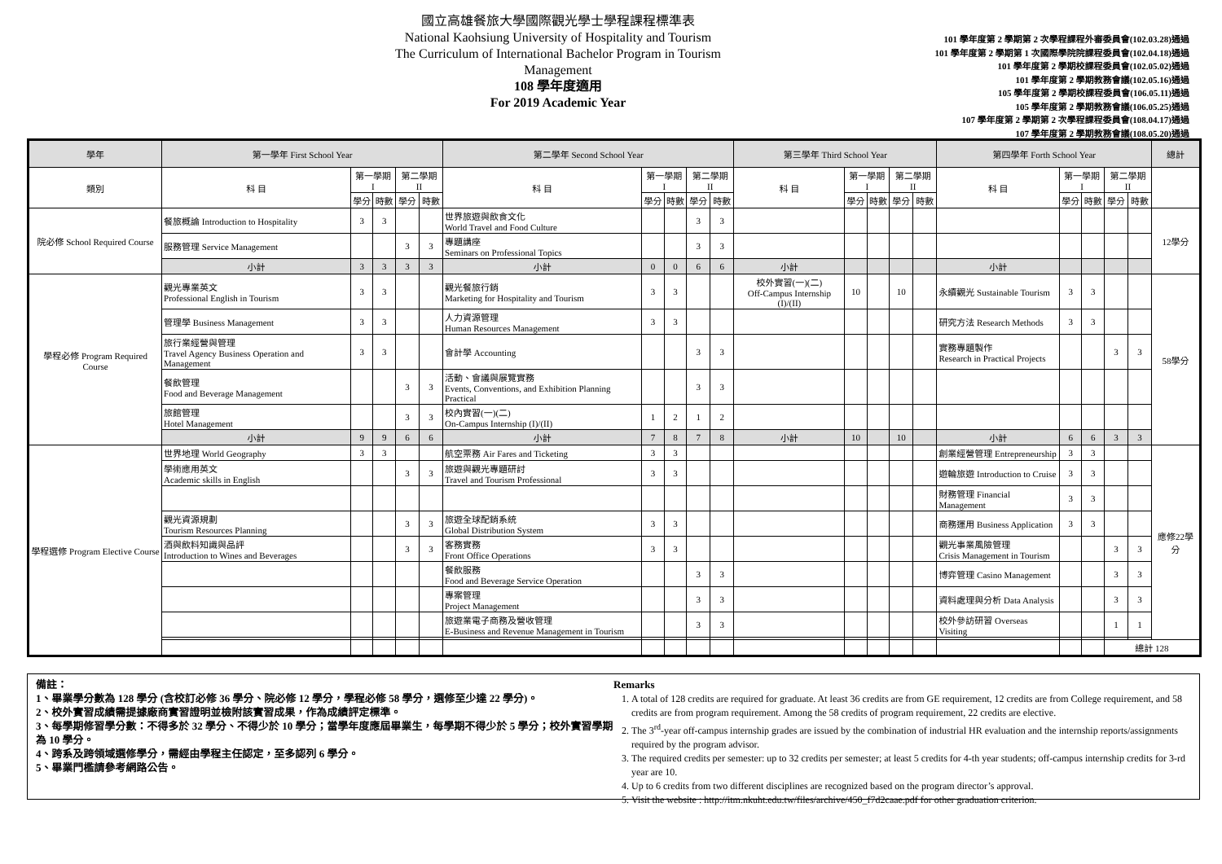國立高雄餐旅大學國際觀光學士學程課程標準表
National Kaohsiung University of Hospitality and Tourism
The Curriculum of International Bachelor Program in Tourism Management
108 學年度適用
For 2019 Academic Year
101 學年度第 2 學期第 2 次學程課程外審委員會(102.03.28)通過
101 學年度第 2 學期第 1 次國際學院院課程委員會(102.04.18)通過
101 學年度第 2 學期校課程委員會(102.05.02)通過
101 學年度第 2 學期教務會議(102.05.16)通過
105 學年度第 2 學期校課程委員會(106.05.11)通過
105 學年度第 2 學期教務會議(106.05.25)通過
107 學年度第 2 學期第 2 次學程課程委員會(108.04.17)通過
107 學年度第 2 學期教務會議(108.05.20)通過
| 學年 | 第一學年 First School Year | | | | | 第二學年 Second School Year | | | | | 第三學年 Third School Year | | | | | 第四學年 Forth School Year | | | | | 總計 |
| --- | --- | --- | --- | --- | --- | --- | --- | --- | --- | --- | --- | --- | --- | --- | --- | --- | --- | --- | --- | --- | --- |
| 類別 | 科 目 | 第一學期 I | | 第二學期 II | | 科 目 | 第一學期 I | | 第二學期 II | | 科 目 | 第一學期 I | | 第二學期 II | | 科 目 | 第一學期 I | | 第二學期 II | | |
| | | 學分 | 時數 | 學分 | 時數 | | 學分 | 時數 | 學分 | 時數 | | 學分 | 時數 | 學分 | 時數 | | 學分 | 時數 | 學分 | 時數 | |
| 院必修 School Required Course | 餐旅概論 Introduction to Hospitality | 3 | 3 | | | 世界旅遊與飲食文化 World Travel and Food Culture | | | 3 | 3 | | | | | | | | | | | 12學分 |
| | 服務管理 Service Management | | | 3 | 3 | 專題講座 Seminars on Professional Topics | | | 3 | 3 | | | | | | | | | | | |
| | 小計 | 3 | 3 | 3 | 3 | 小計 | 0 | 0 | 6 | 6 | 小計 | | | | | 小計 | | | | | |
| 學程必修 Program Required Course | 觀光專業英文 Professional English in Tourism | 3 | 3 | | | 觀光餐旅行銷 Marketing for Hospitality and Tourism | 3 | 3 | | | 校外實習(一)(二) Off-Campus Internship (I)/(II) | 10 | | 10 | | 永續觀光 Sustainable Tourism | 3 | 3 | | | 58學分 |
| | 管理學 Business Management | 3 | 3 | | | 人力資源管理 Human Resources Management | 3 | 3 | | | | | | | | 研究方法 Research Methods | 3 | 3 | | | |
| | 旅行業經營與管理 Travel Agency Business Operation and Management | 3 | 3 | | | 會計學 Accounting | | | 3 | 3 | | | | | | 實務專題製作 Research in Practical Projects | | | 3 | 3 | |
| | 餐飲管理 Food and Beverage Management | | | 3 | 3 | 活動、會議與展覽實務 Events, Conventions, and Exhibition Planning Practical | | | 3 | 3 | | | | | | | | | | | |
| | 旅館管理 Hotel Management | | | 3 | 3 | 校內實習(一)(二) On-Campus Internship (I)/(II) | 1 | 2 | 1 | 2 | | | | | | | | | | | |
| | 小計 | 9 | 9 | 6 | 6 | 小計 | 7 | 8 | 7 | 8 | 小計 | 10 | | 10 | | 小計 | 6 | 6 | 3 | 3 | |
| 學程選修 Program Elective Course | 世界地理 World Geography | 3 | 3 | | | 航空票務 Air Fares and Ticketing | 3 | 3 | | | | | | | | 創業經營管理 Entrepreneurship | 3 | 3 | | | 應修22學分 |
| | 學術應用英文 Academic skills in English | | | 3 | 3 | 旅遊與觀光專題研討 Travel and Tourism Professional | 3 | 3 | | | | | | | | 遊輪旅遊 Introduction to Cruise | 3 | 3 | | | |
| | | | | | | | | | | | | | | | | 財務管理 Financial Management | 3 | 3 | | | |
| | 觀光資源規劃 Tourism Resources Planning | | | 3 | 3 | 旅遊全球配銷系統 Global Distribution System | 3 | 3 | | | | | | | | 商務運用 Business Application | 3 | 3 | | | |
| | 酒與飲料知識與品評 Introduction to Wines and Beverages | | | 3 | 3 | 客務實務 Front Office Operations | 3 | 3 | | | | | | | | 觀光事業風險管理 Crisis Management in Tourism | | | 3 | 3 | |
| | | | | | | 餐飲服務 Food and Beverage Service Operation | | | 3 | 3 | | | | | | 博弈管理 Casino Management | | | 3 | 3 | |
| | | | | | | 專案管理 Project Management | | | 3 | 3 | | | | | | 資料處理與分析 Data Analysis | | | 3 | 3 | |
| | | | | | | 旅遊業電子商務及營收管理 E-Business and Revenue Management in Tourism | | | 3 | 3 | | | | | | 校外參訪研習 Overseas Visiting | | | 1 | 1 | |
| | | | | | | | | | | | | | | | | | | | 總計 128 | | |
備註：
1、畢業學分數為 128 學分 (含校訂必修 36 學分、院必修 12 學分，學程必修 58 學分，選修至少達 22 學分)。
2、校外實習成績需提據廠商實習證明並檢附該實習成果，作為成績評定標準。
3、每學期修習學分數：不得多於 32 學分、不得少於 10 學分；當學年度應屆畢業生，每學期不得少於 5 學分；校外實習學期為 10 學分。
4、跨系及跨領域選修學分，需經由學程主任認定，至多認列 6 學分。
5、畢業門檻請參考網路公告。
Remarks
1. A total of 128 credits are required for graduate. At least 36 credits are from GE requirement, 12 credits are from College requirement, and 58 credits are from program requirement. Among the 58 credits of program requirement, 22 credits are elective.
2. The 3<sup>rd</sup>-year off-campus internship grades are issued by the combination of industrial HR evaluation and the internship reports/assignments required by the program advisor.
3. The required credits per semester: up to 32 credits per semester; at least 5 credits for 4-th year students; off-campus internship credits for 3-rd year are 10.
4. Up to 6 credits from two different disciplines are recognized based on the program director’s approval.
5. Visit the website : http://itm.nkuht.edu.tw/files/archive/450_f7d2caae.pdf for other graduation criterion.